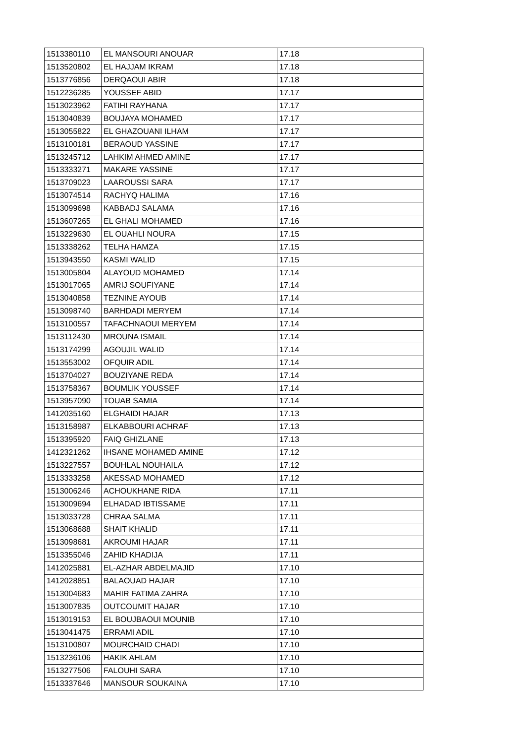| 1513380110 | EL MANSOURI ANOUAR | 17.18 |
| 1513520802 | EL HAJJAM IKRAM | 17.18 |
| 1513776856 | DERQAOUI ABIR | 17.18 |
| 1512236285 | YOUSSEF ABID | 17.17 |
| 1513023962 | FATIHI RAYHANA | 17.17 |
| 1513040839 | BOUJAYA MOHAMED | 17.17 |
| 1513055822 | EL GHAZOUANI ILHAM | 17.17 |
| 1513100181 | BERAOUD YASSINE | 17.17 |
| 1513245712 | LAHKIM AHMED AMINE | 17.17 |
| 1513333271 | MAKARE YASSINE | 17.17 |
| 1513709023 | LAAROUSSI SARA | 17.17 |
| 1513074514 | RACHYQ HALIMA | 17.16 |
| 1513099698 | KABBADJ SALAMA | 17.16 |
| 1513607265 | EL GHALI MOHAMED | 17.16 |
| 1513229630 | EL OUAHLI NOURA | 17.15 |
| 1513338262 | TELHA HAMZA | 17.15 |
| 1513943550 | KASMI WALID | 17.15 |
| 1513005804 | ALAYOUD MOHAMED | 17.14 |
| 1513017065 | AMRIJ SOUFIYANE | 17.14 |
| 1513040858 | TEZNINE AYOUB | 17.14 |
| 1513098740 | BARHDADI MERYEM | 17.14 |
| 1513100557 | TAFACHNAOUI MERYEM | 17.14 |
| 1513112430 | MROUNA ISMAIL | 17.14 |
| 1513174299 | AGOUJIL WALID | 17.14 |
| 1513553002 | OFQUIR ADIL | 17.14 |
| 1513704027 | BOUZIYANE REDA | 17.14 |
| 1513758367 | BOUMLIK YOUSSEF | 17.14 |
| 1513957090 | TOUAB SAMIA | 17.14 |
| 1412035160 | ELGHAIDI HAJAR | 17.13 |
| 1513158987 | ELKABBOURI ACHRAF | 17.13 |
| 1513395920 | FAIQ GHIZLANE | 17.13 |
| 1412321262 | IHSANE MOHAMED AMINE | 17.12 |
| 1513227557 | BOUHLAL NOUHAILA | 17.12 |
| 1513333258 | AKESSAD MOHAMED | 17.12 |
| 1513006246 | ACHOUKHANE RIDA | 17.11 |
| 1513009694 | ELHADAD IBTISSAME | 17.11 |
| 1513033728 | CHRAA SALMA | 17.11 |
| 1513068688 | SHAIT KHALID | 17.11 |
| 1513098681 | AKROUMI HAJAR | 17.11 |
| 1513355046 | ZAHID KHADIJA | 17.11 |
| 1412025881 | EL-AZHAR ABDELMAJID | 17.10 |
| 1412028851 | BALAOUAD HAJAR | 17.10 |
| 1513004683 | MAHIR FATIMA ZAHRA | 17.10 |
| 1513007835 | OUTCOUMIT HAJAR | 17.10 |
| 1513019153 | EL BOUJBAOUI MOUNIB | 17.10 |
| 1513041475 | ERRAMI ADIL | 17.10 |
| 1513100807 | MOURCHAID CHADI | 17.10 |
| 1513236106 | HAKIK AHLAM | 17.10 |
| 1513277506 | FALOUHI SARA | 17.10 |
| 1513337646 | MANSOUR SOUKAINA | 17.10 |